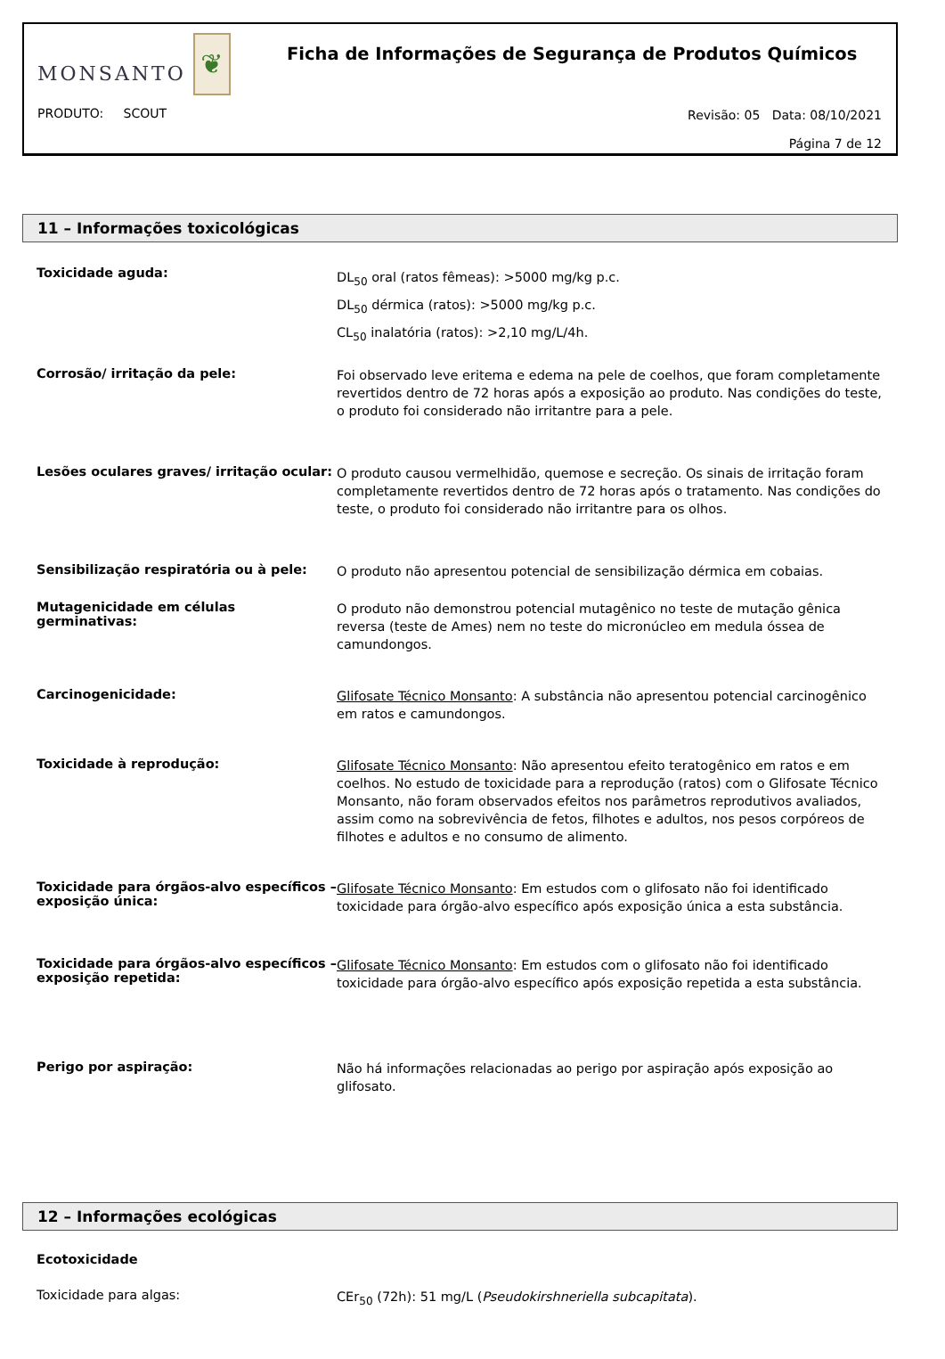MONSANTO
❦
Ficha de Informações de Segurança de Produtos Químicos
PRODUTO: SCOUT
Revisão: 05 Data: 08/10/2021
Página 7 de 12
11 – Informações toxicológicas
Toxicidade aguda:
DL<sub>50</sub> oral (ratos fêmeas): >5000 mg/kg p.c.
DL<sub>50</sub> dérmica (ratos): >5000 mg/kg p.c.
CL<sub>50</sub> inalatória (ratos): >2,10 mg/L/4h.
Corrosão/ irritação da pele:
Foi observado leve eritema e edema na pele de coelhos, que foram completamente revertidos dentro de 72 horas após a exposição ao produto. Nas condições do teste, o produto foi considerado não irritantre para a pele.
Lesões oculares graves/ irritação ocular:
O produto causou vermelhidão, quemose e secreção. Os sinais de irritação foram completamente revertidos dentro de 72 horas após o tratamento. Nas condições do teste, o produto foi considerado não irritantre para os olhos.
Sensibilização respiratória ou à pele:
O produto não apresentou potencial de sensibilização dérmica em cobaias.
Mutagenicidade em células germinativas:
O produto não demonstrou potencial mutagênico no teste de mutação gênica reversa (teste de Ames) nem no teste do micronúcleo em medula óssea de camundongos.
Carcinogenicidade:
Glifosate Técnico Monsanto: A substância não apresentou potencial carcinogênico em ratos e camundongos.
Toxicidade à reprodução:
Glifosate Técnico Monsanto: Não apresentou efeito teratogênico em ratos e em coelhos. No estudo de toxicidade para a reprodução (ratos) com o Glifosate Técnico Monsanto, não foram observados efeitos nos parâmetros reprodutivos avaliados, assim como na sobrevivência de fetos, filhotes e adultos, nos pesos corpóreos de filhotes e adultos e no consumo de alimento.
Toxicidade para órgãos-alvo específicos – exposição única:
Glifosate Técnico Monsanto: Em estudos com o glifosato não foi identificado toxicidade para órgão-alvo específico após exposição única a esta substância.
Toxicidade para órgãos-alvo específicos – exposição repetida:
Glifosate Técnico Monsanto: Em estudos com o glifosato não foi identificado toxicidade para órgão-alvo específico após exposição repetida a esta substância.
Perigo por aspiração:
Não há informações relacionadas ao perigo por aspiração após exposição ao glifosato.
12 – Informações ecológicas
Ecotoxicidade
Toxicidade para algas:
CEr<sub>50</sub> (72h): 51 mg/L (Pseudokirshneriella subcapitata).